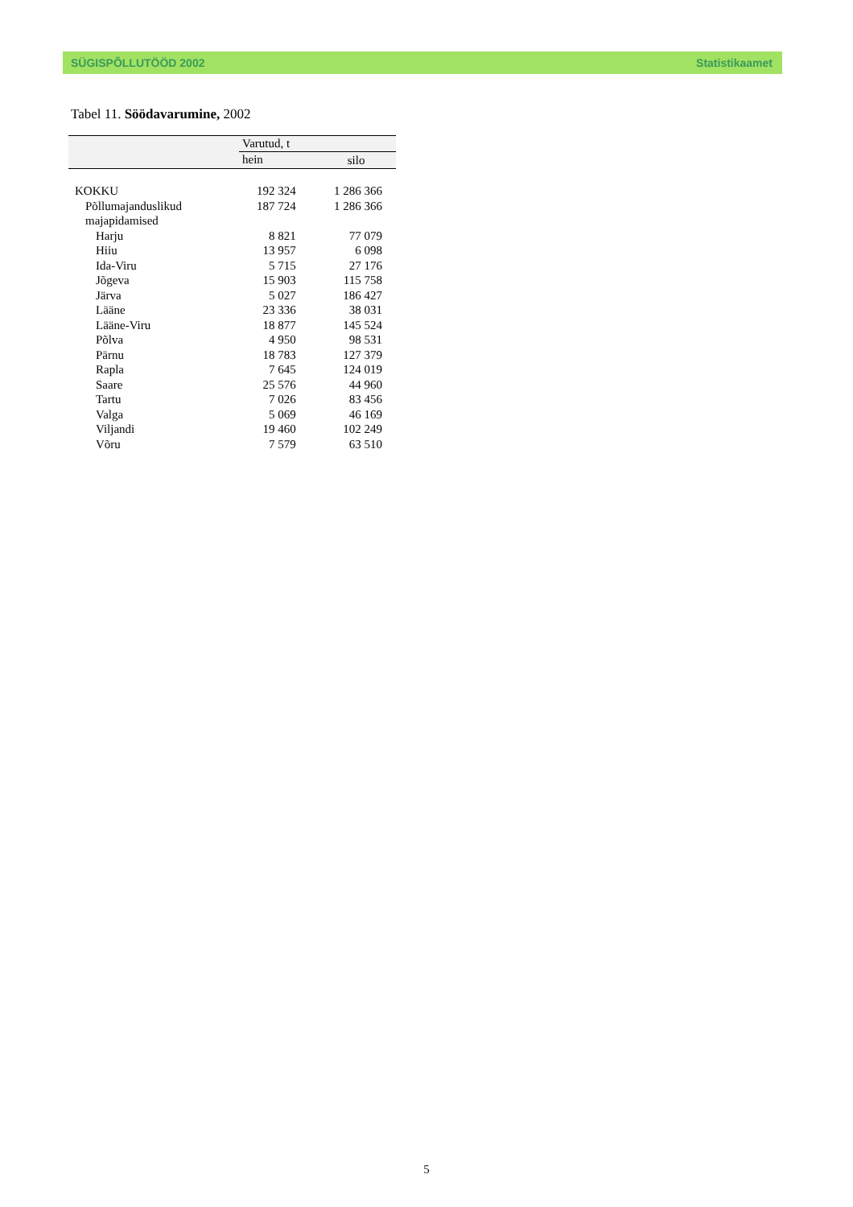SÜGISPÕLLUTÖÖD 2002 Statistikaamet
Tabel 11. Söödavarumine, 2002
| | Varutud, t | |
| --- | --- | --- |
| | hein | silo |
| KOKKU | 192 324 | 1 286 366 |
| Põllumajanduslikud majapidamised | 187 724 | 1 286 366 |
| Harju | 8 821 | 77 079 |
| Hiiu | 13 957 | 6 098 |
| Ida-Viru | 5 715 | 27 176 |
| Jõgeva | 15 903 | 115 758 |
| Järva | 5 027 | 186 427 |
| Lääne | 23 336 | 38 031 |
| Lääne-Viru | 18 877 | 145 524 |
| Põlva | 4 950 | 98 531 |
| Pärnu | 18 783 | 127 379 |
| Rapla | 7 645 | 124 019 |
| Saare | 25 576 | 44 960 |
| Tartu | 7 026 | 83 456 |
| Valga | 5 069 | 46 169 |
| Viljandi | 19 460 | 102 249 |
| Võru | 7 579 | 63 510 |
5